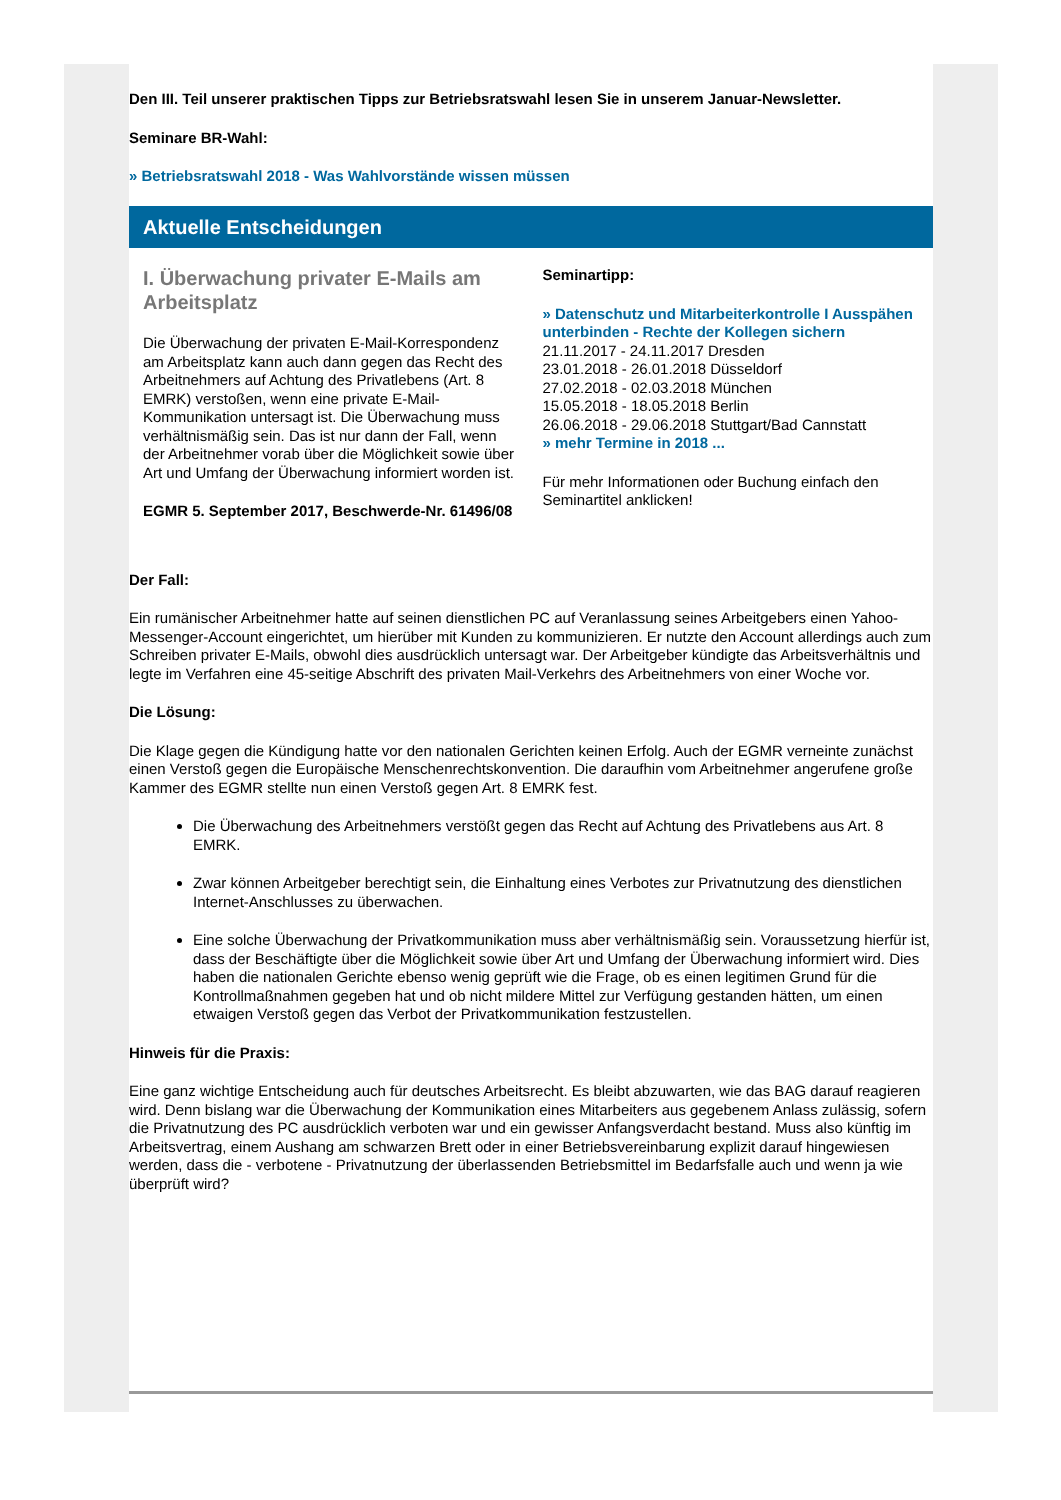Den III. Teil unserer praktischen Tipps zur Betriebsratswahl lesen Sie in unserem Januar-Newsletter.
Seminare BR-Wahl:
» Betriebsratswahl 2018 - Was Wahlvorstände wissen müssen
Aktuelle Entscheidungen
I. Überwachung privater E-Mails am Arbeitsplatz
Die Überwachung der privaten E-Mail-Korrespondenz am Arbeitsplatz kann auch dann gegen das Recht des Arbeitnehmers auf Achtung des Privatlebens (Art. 8 EMRK) verstoßen, wenn eine private E-Mail-Kommunikation untersagt ist. Die Überwachung muss verhältnismäßig sein. Das ist nur dann der Fall, wenn der Arbeitnehmer vorab über die Möglichkeit sowie über Art und Umfang der Überwachung informiert worden ist.
EGMR 5. September 2017, Beschwerde-Nr. 61496/08
Seminartipp:
» Datenschutz und Mitarbeiterkontrolle I Ausspähen unterbinden - Rechte der Kollegen sichern
21.11.2017 - 24.11.2017 Dresden
23.01.2018 - 26.01.2018 Düsseldorf
27.02.2018 - 02.03.2018 München
15.05.2018 - 18.05.2018 Berlin
26.06.2018 - 29.06.2018 Stuttgart/Bad Cannstatt
» mehr Termine in 2018 ...
Für mehr Informationen oder Buchung einfach den Seminartitel anklicken!
Der Fall:
Ein rumänischer Arbeitnehmer hatte auf seinen dienstlichen PC auf Veranlassung seines Arbeitgebers einen Yahoo-Messenger-Account eingerichtet, um hierüber mit Kunden zu kommunizieren. Er nutzte den Account allerdings auch zum Schreiben privater E-Mails, obwohl dies ausdrücklich untersagt war. Der Arbeitgeber kündigte das Arbeitsverhältnis und legte im Verfahren eine 45-seitige Abschrift des privaten Mail-Verkehrs des Arbeitnehmers von einer Woche vor.
Die Lösung:
Die Klage gegen die Kündigung hatte vor den nationalen Gerichten keinen Erfolg. Auch der EGMR verneinte zunächst einen Verstoß gegen die Europäische Menschenrechtskonvention. Die daraufhin vom Arbeitnehmer angerufene große Kammer des EGMR stellte nun einen Verstoß gegen Art. 8 EMRK fest.
Die Überwachung des Arbeitnehmers verstößt gegen das Recht auf Achtung des Privatlebens aus Art. 8 EMRK.
Zwar können Arbeitgeber berechtigt sein, die Einhaltung eines Verbotes zur Privatnutzung des dienstlichen Internet-Anschlusses zu überwachen.
Eine solche Überwachung der Privatkommunikation muss aber verhältnismäßig sein. Voraussetzung hierfür ist, dass der Beschäftigte über die Möglichkeit sowie über Art und Umfang der Überwachung informiert wird. Dies haben die nationalen Gerichte ebenso wenig geprüft wie die Frage, ob es einen legitimen Grund für die Kontrollmaßnahmen gegeben hat und ob nicht mildere Mittel zur Verfügung gestanden hätten, um einen etwaigen Verstoß gegen das Verbot der Privatkommunikation festzustellen.
Hinweis für die Praxis:
Eine ganz wichtige Entscheidung auch für deutsches Arbeitsrecht. Es bleibt abzuwarten, wie das BAG darauf reagieren wird. Denn bislang war die Überwachung der Kommunikation eines Mitarbeiters aus gegebenem Anlass zulässig, sofern die Privatnutzung des PC ausdrücklich verboten war und ein gewisser Anfangsverdacht bestand. Muss also künftig im Arbeitsvertrag, einem Aushang am schwarzen Brett oder in einer Betriebsvereinbarung explizit darauf hingewiesen werden, dass die - verbotene - Privatnutzung der überlassenden Betriebsmittel im Bedarfsfalle auch und wenn ja wie überprüft wird?